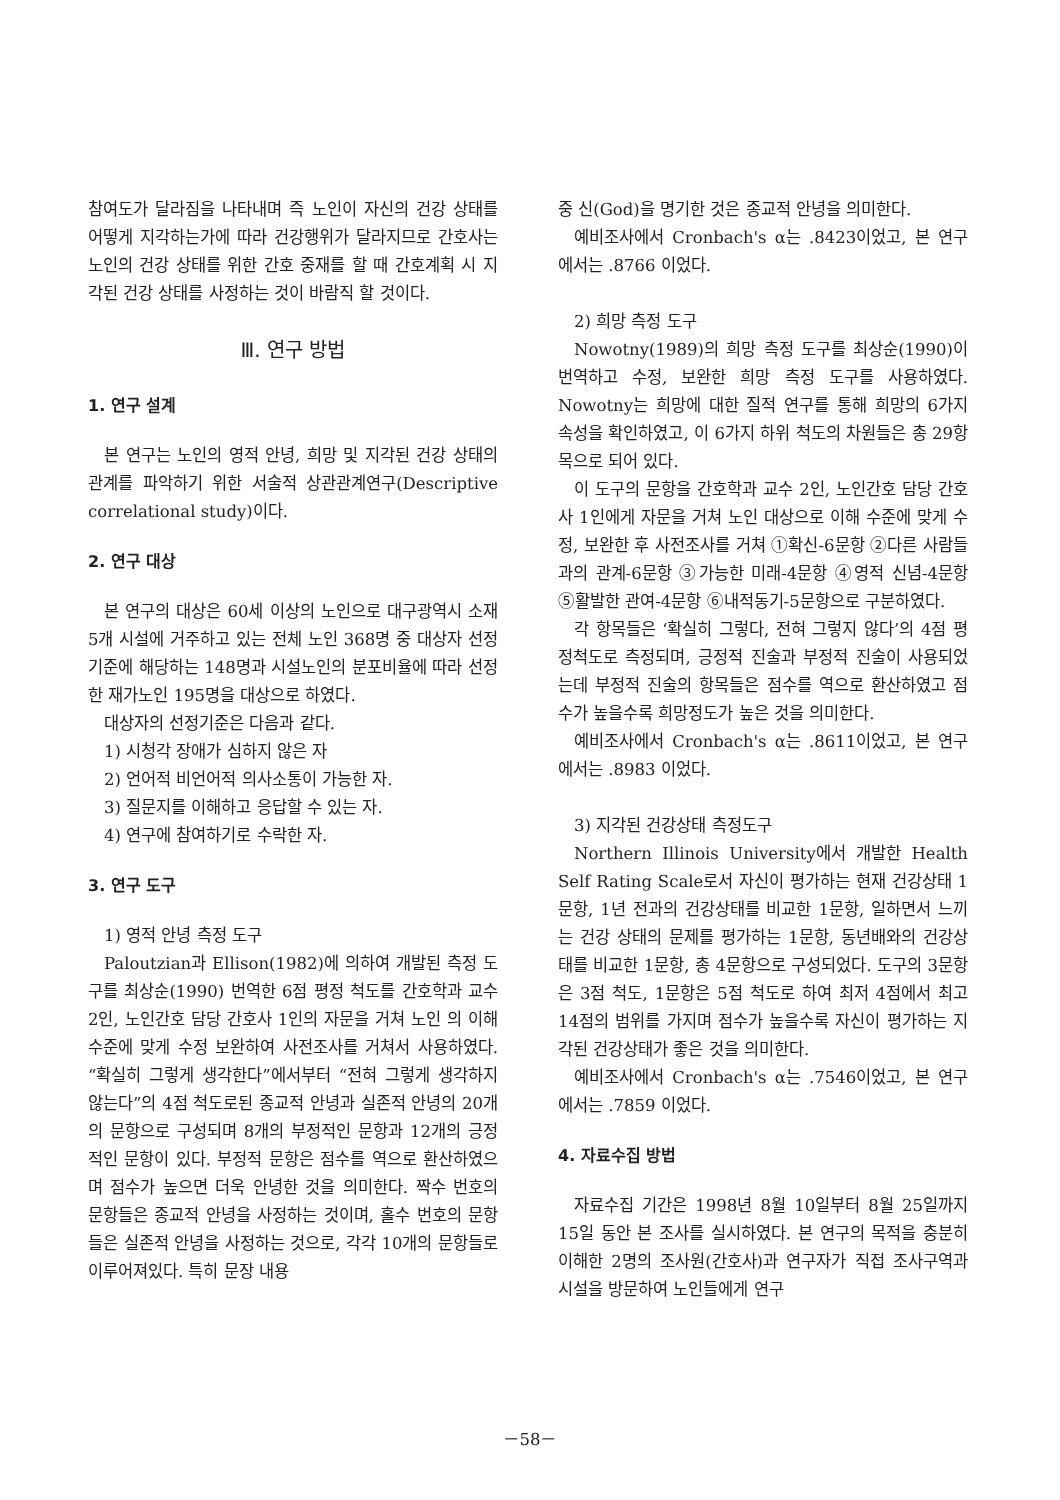참여도가 달라짐을 나타내며 즉 노인이 자신의 건강 상태를 어떻게 지각하는가에 따라 건강행위가 달라지므로 간호사는 노인의 건강 상태를 위한 간호 중재를 할 때 간호계획 시 지각된 건강 상태를 사정하는 것이 바람직 할 것이다.
Ⅲ. 연구 방법
1. 연구 설계
본 연구는 노인의 영적 안녕, 희망 및 지각된 건강 상태의 관계를 파악하기 위한 서술적 상관관계연구(Descriptive correlational study)이다.
2. 연구 대상
본 연구의 대상은 60세 이상의 노인으로 대구광역시 소재 5개 시설에 거주하고 있는 전체 노인 368명 중 대상자 선정기준에 해당하는 148명과 시설노인의 분포비율에 따라 선정한 재가노인 195명을 대상으로 하였다.
대상자의 선정기준은 다음과 같다.
1) 시청각 장애가 심하지 않은 자
2) 언어적 비언어적 의사소통이 가능한 자.
3) 질문지를 이해하고 응답할 수 있는 자.
4) 연구에 참여하기로 수락한 자.
3. 연구 도구
1) 영적 안녕 측정 도구
Paloutzian과 Ellison(1982)에 의하여 개발된 측정 도구를 최상순(1990) 번역한 6점 평정 척도를 간호학과 교수 2인, 노인간호 담당 간호사 1인의 자문을 거쳐 노인 의 이해 수준에 맞게 수정 보완하여 사전조사를 거쳐서 사용하였다. “확실히 그렇게 생각한다”에서부터 “전혀 그렇게 생각하지 않는다”의 4점 척도로된 종교적 안녕과 실존적 안녕의 20개의 문항으로 구성되며 8개의 부정적인 문항과 12개의 긍정적인 문항이 있다. 부정적 문항은 점수를 역으로 환산하였으며 점수가 높으면 더욱 안녕한 것을 의미한다. 짝수 번호의 문항들은 종교적 안녕을 사정하는 것이며, 홀수 번호의 문항들은 실존적 안녕을 사정하는 것으로, 각각 10개의 문항들로 이루어져있다. 특히 문장 내용
중 신(God)을 명기한 것은 종교적 안녕을 의미한다.
예비조사에서 Cronbach's α는 .8423이었고, 본 연구에서는 .8766 이었다.
2) 희망 측정 도구
Nowotny(1989)의 희망 측정 도구를 최상순(1990)이 번역하고 수정, 보완한 희망 측정 도구를 사용하였다. Nowotny는 희망에 대한 질적 연구를 통해 희망의 6가지 속성을 확인하였고, 이 6가지 하위 척도의 차원들은 총 29항목으로 되어 있다.
이 도구의 문항을 간호학과 교수 2인, 노인간호 담당 간호사 1인에게 자문을 거쳐 노인 대상으로 이해 수준에 맞게 수정, 보완한 후 사전조사를 거쳐 ①확신-6문항 ②다른 사람들과의 관계-6문항 ③가능한 미래-4문항 ④영적 신념-4문항 ⑤활발한 관여-4문항 ⑥내적동기-5문항으로 구분하였다.
각 항목들은 ‘확실히 그렇다, 전혀 그렇지 않다’의 4점 평정척도로 측정되며, 긍정적 진술과 부정적 진술이 사용되었는데 부정적 진술의 항목들은 점수를 역으로 환산하였고 점수가 높을수록 희망정도가 높은 것을 의미한다.
예비조사에서 Cronbach's α는 .8611이었고, 본 연구에서는 .8983 이었다.
3) 지각된 건강상태 측정도구
Northern Illinois University에서 개발한 Health Self Rating Scale로서 자신이 평가하는 현재 건강상태 1문항, 1년 전과의 건강상태를 비교한 1문항, 일하면서 느끼는 건강 상태의 문제를 평가하는 1문항, 동년배와의 건강상태를 비교한 1문항, 총 4문항으로 구성되었다. 도구의 3문항은 3점 척도, 1문항은 5점 척도로 하여 최저 4점에서 최고 14점의 범위를 가지며 점수가 높을수록 자신이 평가하는 지각된 건강상태가 좋은 것을 의미한다.
예비조사에서 Cronbach's α는 .7546이었고, 본 연구에서는 .7859 이었다.
4. 자료수집 방법
자료수집 기간은 1998년 8월 10일부터 8월 25일까지 15일 동안 본 조사를 실시하였다. 본 연구의 목적을 충분히 이해한 2명의 조사원(간호사)과 연구자가 직접 조사구역과 시설을 방문하여 노인들에게 연구
－58－